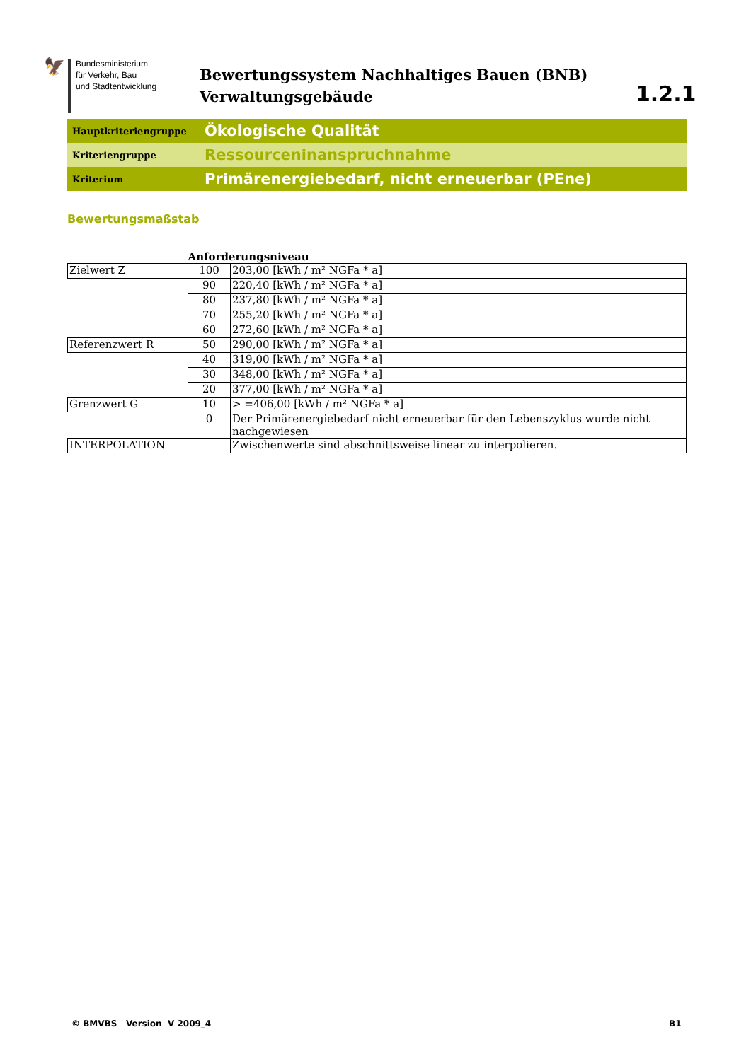🦅
Bundesministerium
für Verkehr, Bau
und Stadtentwicklung
Bewertungssystem Nachhaltiges Bauen (BNB)
Verwaltungsgebäude
1.2.1
Hauptkriteriengruppe
Ökologische Qualität
Kriteriengruppe
Ressourceninanspruchnahme
Kriterium
Primärenergiebedarf, nicht erneuerbar (PEne)
Bewertungsmaßstab
| | Anforderungsniveau | |
| --- | --- | --- |
| Zielwert Z | 100 | 203,00 [kWh / m² NGFa * a] |
| | 90 | 220,40 [kWh / m² NGFa * a] |
| | 80 | 237,80 [kWh / m² NGFa * a] |
| | 70 | 255,20 [kWh / m² NGFa * a] |
| | 60 | 272,60 [kWh / m² NGFa * a] |
| Referenzwert R | 50 | 290,00 [kWh / m² NGFa * a] |
| | 40 | 319,00 [kWh / m² NGFa * a] |
| | 30 | 348,00 [kWh / m² NGFa * a] |
| | 20 | 377,00 [kWh / m² NGFa * a] |
| Grenzwert G | 10 | > =406,00 [kWh / m² NGFa * a] |
| | 0 | Der Primärenergiebedarf nicht erneuerbar für den Lebenszyklus wurde nicht nachgewiesen |
| INTERPOLATION | | Zwischenwerte sind abschnittsweise linear zu interpolieren. |
© BMVBS Version V 2009_4 B1